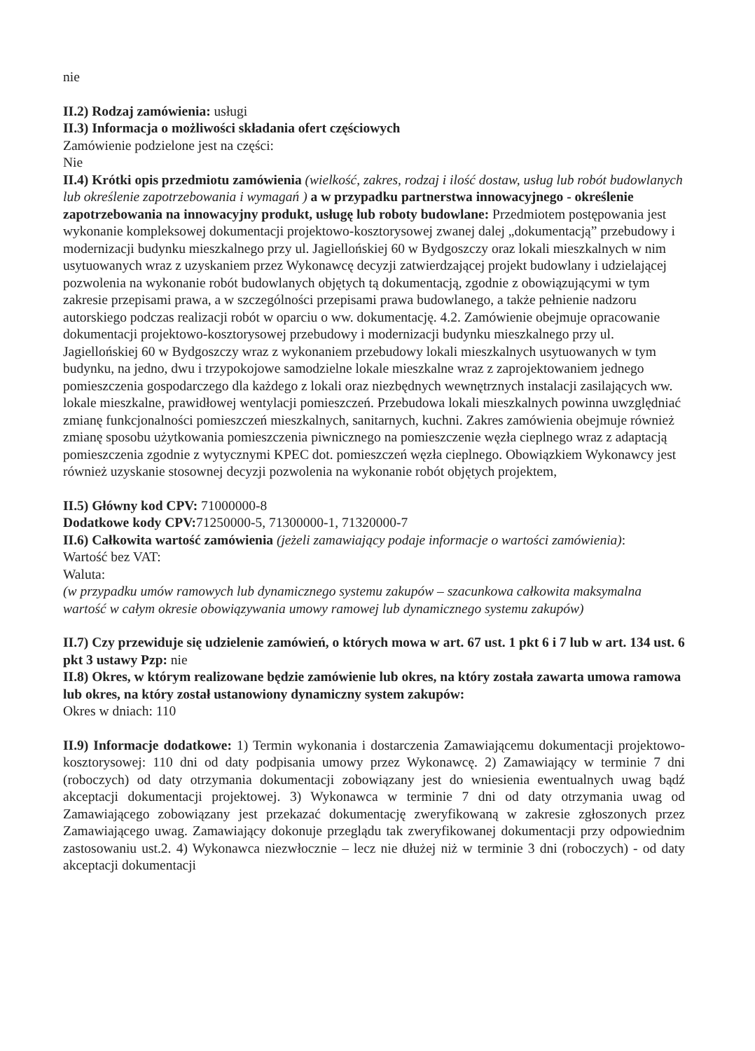nie
II.2) Rodzaj zamówienia: usługi
II.3) Informacja o możliwości składania ofert częściowych
Zamówienie podzielone jest na części:
Nie
II.4) Krótki opis przedmiotu zamówienia (wielkość, zakres, rodzaj i ilość dostaw, usług lub robót budowlanych lub określenie zapotrzebowania i wymagań ) a w przypadku partnerstwa innowacyjnego - określenie zapotrzebowania na innowacyjny produkt, usługę lub roboty budowlane: Przedmiotem postępowania jest wykonanie kompleksowej dokumentacji projektowo-kosztorysowej zwanej dalej „dokumentacją” przebudowy i modernizacji budynku mieszkalnego przy ul. Jagiellońskiej 60 w Bydgoszczy oraz lokali mieszkalnych w nim usytuowanych wraz z uzyskaniem przez Wykonawcę decyzji zatwierdzającej projekt budowlany i udzielającej pozwolenia na wykonanie robót budowlanych objętych tą dokumentacją, zgodnie z obowiązującymi w tym zakresie przepisami prawa, a w szczególności przepisami prawa budowlanego, a także pełnienie nadzoru autorskiego podczas realizacji robót w oparciu o ww. dokumentację. 4.2. Zamówienie obejmuje opracowanie dokumentacji projektowo-kosztorysowej przebudowy i modernizacji budynku mieszkalnego przy ul. Jagiellońskiej 60 w Bydgoszczy wraz z wykonaniem przebudowy lokali mieszkalnych usytuowanych w tym budynku, na jedno, dwu i trzypokojowe samodzielne lokale mieszkalne wraz z zaprojektowaniem jednego pomieszczenia gospodarczego dla każdego z lokali oraz niezbędnych wewnętrznych instalacji zasilających ww. lokale mieszkalne, prawidłowej wentylacji pomieszczeń. Przebudowa lokali mieszkalnych powinna uwzględniać zmianę funkcjonalności pomieszczeń mieszkalnych, sanitarnych, kuchni. Zakres zamówienia obejmuje również zmianę sposobu użytkowania pomieszczenia piwnicznego na pomieszczenie węzła cieplnego wraz z adaptacją pomieszczenia zgodnie z wytycznymi KPEC dot. pomieszczeń węzła cieplnego. Obowiązkiem Wykonawcy jest również uzyskanie stosownej decyzji pozwolenia na wykonanie robót objętych projektem,
II.5) Główny kod CPV: 71000000-8
Dodatkowe kody CPV: 71250000-5, 71300000-1, 71320000-7
II.6) Całkowita wartość zamówienia (jeżeli zamawiający podaje informacje o wartości zamówienia):
Wartość bez VAT:
Waluta:
(w przypadku umów ramowych lub dynamicznego systemu zakupów – szacunkowa całkowita maksymalna wartość w całym okresie obowiązywania umowy ramowej lub dynamicznego systemu zakupów)
II.7) Czy przewiduje się udzielenie zamówień, o których mowa w art. 67 ust. 1 pkt 6 i 7 lub w art. 134 ust. 6 pkt 3 ustawy Pzp: nie
II.8) Okres, w którym realizowane będzie zamówienie lub okres, na który została zawarta umowa ramowa lub okres, na który został ustanowiony dynamiczny system zakupów:
Okres w dniach: 110
II.9) Informacje dodatkowe: 1) Termin wykonania i dostarczenia Zamawiającemu dokumentacji projektowo-kosztorysowej: 110 dni od daty podpisania umowy przez Wykonawcę. 2) Zamawiający w terminie 7 dni (roboczych) od daty otrzymania dokumentacji zobowiązany jest do wniesienia ewentualnych uwag bądź akceptacji dokumentacji projektowej. 3) Wykonawca w terminie 7 dni od daty otrzymania uwag od Zamawiającego zobowiązany jest przekazać dokumentację zweryfikowaną w zakresie zgłoszonych przez Zamawiającego uwag. Zamawiający dokonuje przeglądu tak zweryfikowanej dokumentacji przy odpowiednim zastosowaniu ust.2. 4) Wykonawca niezwłocznie – lecz nie dłużej niż w terminie 3 dni (roboczych) - od daty akceptacji dokumentacji